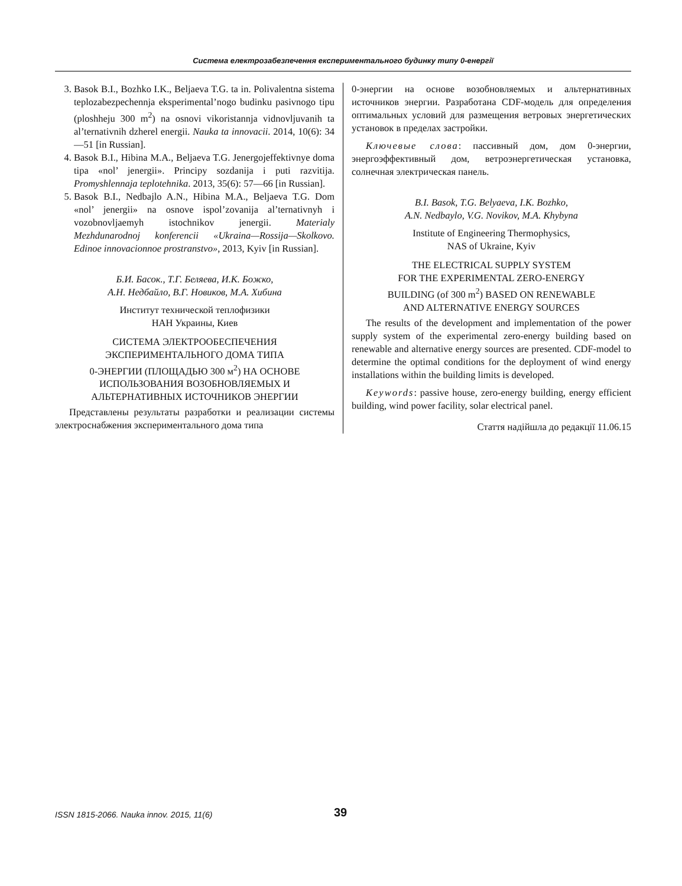Система електрозабезпечення експериментального будинку типу 0-енергії
3. Basok B.I., Bozhko I.K., Beljaeva T.G. ta in. Polivalentna sistema teplozabezpechennja eksperimental’nogo budinku pasivnogo tipu (ploshheju 300 m<sup>2</sup>) na osnovi vikoristannja vidnovljuvanih ta al’ternativnih dzherel energii. Nauka ta innovacii. 2014, 10(6): 34—51 [in Russian].
4. Basok B.I., Hibina M.A., Beljaeva T.G. Jenergojeffektivnye doma tipa «nol’ jenergii». Principy sozdanija i puti razvitija. Promyshlennaja teplotehnika. 2013, 35(6): 57—66 [in Russian].
5. Basok B.I., Nedbajlo A.N., Hibina M.A., Beljaeva T.G. Dom «nol’ jenergii» na osnove ispol’zovanija al’ternativnyh i vozobnovljaemyh istochnikov jenergii. Materialy Mezhdunarodnoj konferencii «Ukraina—Rossija—Skolkovo. Edinoe innovacionnoe prostranstvo», 2013, Kyiv [in Russian].
Б.И. Басок., Т.Г. Беляева, И.К. Божко,
А.Н. Недбайло, В.Г. Новиков, М.А. Хибина
Институт технической теплофизики
НАН Украины, Киев
СИСТЕМА ЭЛЕКТРООБЕСПЕЧЕНИЯ
ЭКСПЕРИМЕНТАЛЬНОГО ДОМА ТИПА
0-ЭНЕРГИИ (ПЛОЩАДЬЮ 300 м<sup>2</sup>) НА ОСНОВЕ
ИСПОЛЬЗОВАНИЯ ВОЗОБНОВЛЯЕМЫХ И
АЛЬТЕРНАТИВНЫХ ИСТОЧНИКОВ ЭНЕРГИИ
Представлены результаты разработки и реализации системы электроснабжения экспериментального дома типа
0-энергии на основе возобновляемых и альтернативных источников энергии. Разработана CDF-модель для определения оптимальных условий для размещения ветровых энергетических установок в пределах застройки.
Ключевые слова: пассивный дом, дом 0-энергии, энергоэффективный дом, ветроэнергетическая установка, солнечная электрическая панель.
B.I. Basok, T.G. Belyaeva, I.K. Bozhko,
A.N. Nedbaylo, V.G. Novikov, M.A. Khybyna
Institute of Engineering Thermophysics,
NAS of Ukraine, Kyiv
THE ELECTRICAL SUPPLY SYSTEM
FOR THE EXPERIMENTAL ZERO-ENERGY
BUILDING (of 300 m<sup>2</sup>) BASED ON RENEWABLE
AND ALTERNATIVE ENERGY SOURCES
The results of the development and implementation of the power supply system of the experimental zero-energy building based on renewable and alternative energy sources are presented. CDF-model to determine the optimal conditions for the deployment of wind energy installations within the building limits is developed.
Keywords: passive house, zero-energy building, energy efficient building, wind power facility, solar electrical panel.
Стаття надійшла до редакції 11.06.15
ISSN 1815-2066. Nauka innov. 2015, 11(6)
39